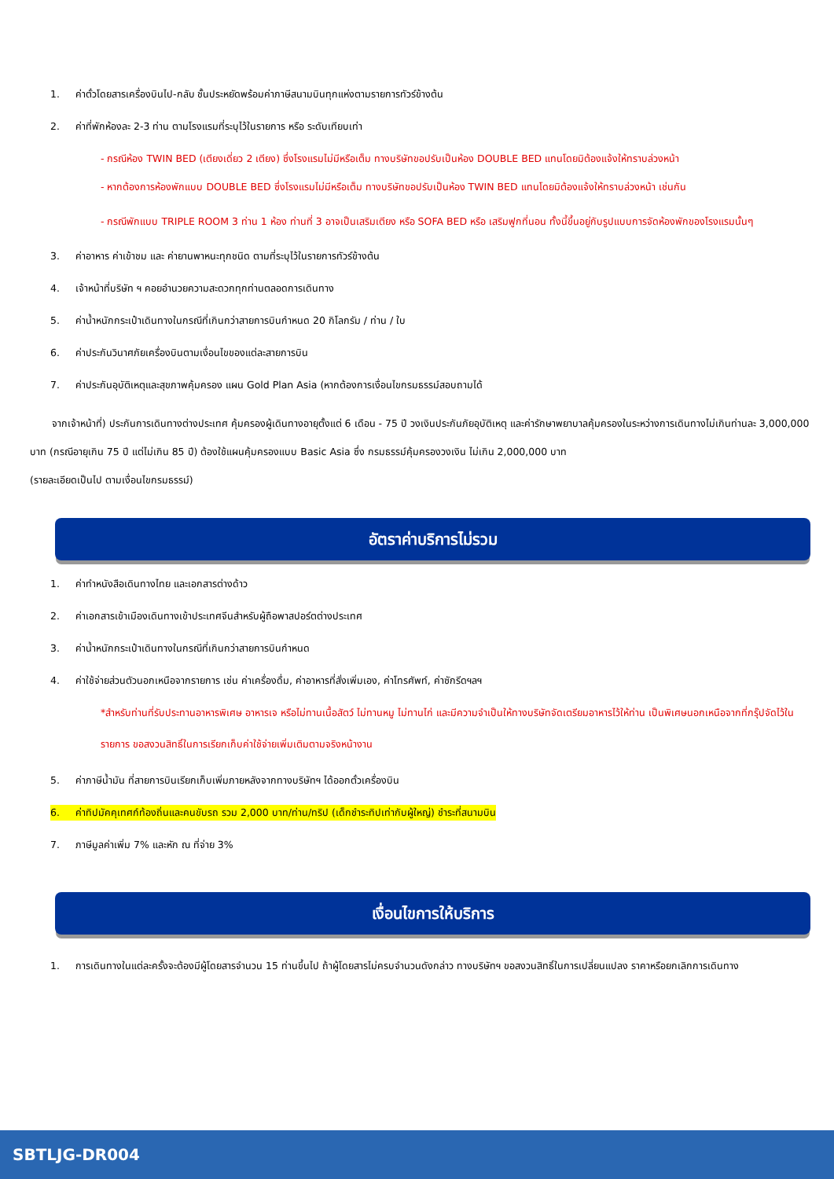1. ค่าตั๋วโดยสารเครื่องบินไป-กลับ ชั้นประหยัดพร้อมค่าภาษีสนามบินทุกแห่งตามรายการทัวร์ข้างต้น
2. ค่าที่พักห้องละ 2-3 ท่าน ตามโรงแรมที่ระบุไว้ในรายการ หรือ ระดับเทียบเท่า
- กรณีห้อง TWIN BED (เตียงเดี่ยว 2 เตียง) ซึ่งโรงแรมไม่มีหรือเต็ม ทางบริษัทขอปรับเป็นห้อง DOUBLE BED แทนโดยมิต้องแจ้งให้ทราบล่วงหน้า
- หากต้องการห้องพักแบบ DOUBLE BED ซึ่งโรงแรมไม่มีหรือเต็ม ทางบริษัทขอปรับเป็นห้อง TWIN BED แทนโดยมิต้องแจ้งให้ทราบล่วงหน้า เช่นกัน
- กรณีพักแบบ TRIPLE ROOM 3 ท่าน 1 ห้อง ท่านที่ 3 อาจเป็นเสริมเตียง หรือ SOFA BED หรือ เสริมฟูกที่นอน ทั้งนี้ขึ้นอยู่กับรูปแบบการจัดห้องพักของโรงแรมนั้นๆ
3. ค่าอาหาร ค่าเข้าชม และ ค่ายานพาหนะทุกชนิด ตามที่ระบุไว้ในรายการทัวร์ข้างต้น
4. เจ้าหน้าที่บริษัท ฯ คอยอำนวยความสะดวกทุกท่านตลอดการเดินทาง
5. ค่าน้ำหนักกระเป๋าเดินทางในกรณีที่เกินกว่าสายการบินกำหนด 20 กิโลกรัม / ท่าน / ใบ
6. ค่าประกันวินาศภัยเครื่องบินตามเงื่อนไขของแต่ละสายการบิน
7. ค่าประกันอุบัติเหตุและสุขภาพคุ้มครอง แผน Gold Plan Asia (หากต้องการเงื่อนไขกรมธรรม์สอบถามได้
จากเจ้าหน้าที่) ประกันการเดินทางต่างประเทศ คุ้มครองผู้เดินทางอายุตั้งแต่ 6 เดือน - 75 ปี วงเงินประกันภัยอุบัติเหตุ และค่ารักษาพยาบาลคุ้มครองในระหว่างการเดินทางไม่เกินท่านละ 3,000,000 บาท (กรณีอายุเกิน 75 ปี แต่ไม่เกิน 85 ปี) ต้องใช้แผนคุ้มครองแบบ Basic Asia ซึ่ง กรมธรรม์คุ้มครองวงเงิน ไม่เกิน 2,000,000 บาท
(รายละเอียดเป็นไป ตามเงื่อนไขกรมธรรม์)
อัตราค่าบริการไม่รวม
1. ค่าทำหนังสือเดินทางไทย และเอกสารต่างด้าว
2. ค่าเอกสารเข้าเมืองเดินทางเข้าประเทศจีนสำหรับผู้ถือพาสปอร์ตต่างประเทศ
3. ค่าน้ำหนักกระเป๋าเดินทางในกรณีที่เกินกว่าสายการบินกำหนด
4. ค่าใช้จ่ายส่วนตัวนอกเหนือจากรายการ เช่น ค่าเครื่องดื่ม, ค่าอาหารที่สั่งเพิ่มเอง, ค่าโทรศัพท์, ค่าซักรีดฯลฯ
*สำหรับท่านที่รับประทานอาหารพิเศษ อาหารเจ หรือไม่ทานเนื้อสัตว์ ไม่ทานหมู ไม่ทานไก่ และมีความจำเป็นให้ทางบริษัทจัดเตรียมอาหารไว้ให้ท่าน เป็นพิเศษนอกเหนือจากที่กรุ๊ปจัดไว้ในรายการ ขอสงวนสิทธิ์ในการเรียกเก็บค่าใช้จ่ายเพิ่มเติมตามจริงหน้างาน
5. ค่าภาษีน้ำมัน ที่สายการบินเรียกเก็บเพิ่มภายหลังจากทางบริษัทฯ ได้ออกตั๋วเครื่องบิน
6. ค่าทิปมัคคุเทศก์ท้องถิ่นและคนขับรถ รวม 2,000 บาท/ท่าน/ทริป (เด็กชำระทิปเท่ากับผู้ใหญ่) ชำระที่สนามบิน
7. ภาษีมูลค่าเพิ่ม 7% และหัก ณ ที่จ่าย 3%
เงื่อนไขการให้บริการ
1. การเดินทางในแต่ละครั้งจะต้องมีผู้โดยสารจำนวน 15 ท่านขึ้นไป ถ้าผู้โดยสารไม่ครบจำนวนดังกล่าว ทางบริษัทฯ ขอสงวนสิทธิ์ในการเปลี่ยนแปลง ราคาหรือยกเลิกการเดินทาง
SBTLJG-DR004